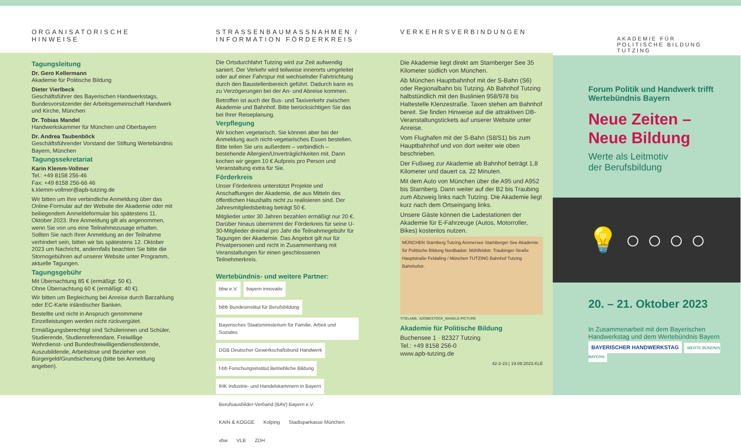ORGANISATORISCHE
HINWEISE
Tagungsleitung
Dr. Gero Kellermann
Akademie für Politische Bildung
Dieter Vierlbeck
Geschäftsführer des Bayerischen Handwerkstags, Bundesvorsitzender der Arbeitsgemeinschaft Handwerk und Kirche, München
Dr. Tobias Mandel
Handwerkskammer für München und Oberbayern
Dr. Andrea Taubenböck
Geschäftsführender Vorstand der Stiftung Wertebündnis Bayern, München
Tagungssekretariat
Karin Klemm-Vollmer
Tel.: +49 8158 256-46
Fax: +49 8158 256-66 46
k.klemm-vollmer@apb-tutzing.de
Wir bitten um Ihre verbindliche Anmeldung über das Online-Formular auf der Website der Akademie oder mit beiliegendem Anmeldeformular bis spätestens 11. Oktober 2023. Ihre Anmeldung gilt als angenommen, wenn Sie von uns eine Teilnahmezusage erhalten. Sollten Sie nach Ihrer Anmeldung an der Teilnahme verhindert sein, bitten wir bis spätestens 12. Oktober 2023 um Nachricht, andernfalls beachten Sie bitte die Stornogebühren auf unserer Website unter Programm, aktuelle Tagungen.
Tagungsgebühr
Mit Übernachtung 85 € (ermäßigt: 50 €).
Ohne Übernachtung 60 € (ermäßigt: 40 €).
Wir bitten um Begleichung bei Anreise durch Barzahlung oder EC-Karte inländischer Banken.
Bestellte und nicht in Anspruch genommene Einzelleistungen werden nicht rückvergütet.
Ermäßigungsberechtigt sind Schülerinnen und Schüler, Studierende, Studienreferendare, Freiwillige Wehrdienst- und Bundesfreiwilligendienstleistende, Auszubildende, Arbeitslose und Bezieher von Bürgergeld/Grundsicherung (bitte bei Anmeldung angeben).
STRASSENBAUMASSNAHMEN /
INFORMATION FÖRDERKREIS
Die Ortsdurchfahrt Tutzing wird zur Zeit aufwendig saniert. Der Verkehr wird teilweise innerorts umgeleitet oder auf einer Fahrspur mit wechselnder Fahrtrichtung durch den Baustellenbereich geführt. Dadurch kann es zu Verzögerungen bei der An- und Abreise kommen.
Betroffen ist auch der Bus- und Taxiverkehr zwischen Akademie und Bahnhof. Bitte berücksichtigen Sie das bei Ihrer Reiseplanung.
Verpflegung
Wir kochen vegetarisch. Sie können aber bei der Anmeldung auch nicht-vegetarisches Essen bestellen. Bitte teilen Sie uns außerdem – verbindlich – bestehende Allergien/Unverträglichkeiten mit. Dann kochen wir gegen 10 € Aufpreis pro Person und Veranstaltung extra für Sie.
Förderkreis
Unser Förderkreis unterstützt Projekte und Anschaffungen der Akademie, die aus Mitteln des öffentlichen Haushalts nicht zu realisieren sind. Der Jahresmitgliedsbeitrag beträgt 50 €.
Mitglieder unter 30 Jahren bezahlen ermäßigt nur 20 €. Darüber hinaus übernimmt der Förderkreis für seine U-30-Mitglieder dreimal pro Jahr die Teilnahmegebühr für Tagungen der Akademie. Das Angebot gilt nur für Privatpersonen und nicht in Zusammenhang mit Veranstaltungen für einen geschlossenen Teilnehmerkreis.
Wertebündnis- und weitere Partner:
bbw e.V. bayern innovativ bibb Bundesinstitut für Berufsbildung Bayerisches Staatsministerium für Familie, Arbeit und Soziales DGB Deutscher Gewerkschaftsbund Handwerk f-bb Forschungsinstitut Betriebliche Bildung IHK Industrie- und Handelskammern in Bayern Berufsausbilder-Verband (BAV) Bayern e.V. KAIN & KOGGE Kolping Stadtsparkasse München vbw VLB ZDH
VERKEHRSVERBINDUNGEN
Die Akademie liegt direkt am Starnberger See 35 Kilometer südlich von München.
Ab München Hauptbahnhof mit der S-Bahn (S6) oder Regionalbahn bis Tutzing. Ab Bahnhof Tutzing halbstündlich mit den Buslinien 958/978 bis Haltestelle Klenzestraße. Taxen stehen am Bahnhof bereit. Sie finden Hinweise auf die attraktiven DB-Veranstaltungstickets auf unserer Website unter Anreise.
Vom Flughafen mit der S-Bahn (S8/S1) bis zum Hauptbahnhof und von dort weiter wie oben beschrieben.
Der Fußweg zur Akademie ab Bahnhof beträgt 1,8 Kilometer und dauert ca. 22 Minuten.
Mit dem Auto von München über die A95 und A952 bis Starnberg. Dann weiter auf der B2 bis Traubing zum Abzweig links nach Tutzing. Die Akademie liegt kurz nach dem Ortseingang links.
Unsere Gäste können die Ladestationen der Akademie für E-Fahrzeuge (Autos, Motorroller, Bikes) kostenlos nutzen.
MÜNCHEN Starnberg Tutzing Ammersee Starnberger See Akademie für Politische Bildung Nordbadstr. Mühlfeldstr. Traubinger Straße Hauptstraße Feldafing / München TUTZING Bahnhof Tutzing Bahnhofstr.
TITELABB.: ADOBESTOCK_MAGELE-PICTURE
Akademie für Politische Bildung
Buchensee 1 · 82327 Tutzing
Tel.: +49 8158 256-0
www.apb-tutzing.de
42-2-23 | 19.09.2023.KLE
AKADEMIE FÜR
POLITISCHE BILDUNG
TUTZING
Forum Politik und Handwerk trifft Wertebündnis Bayern
Neue Zeiten –
Neue Bildung
Werte als Leitmotiv
der Berufsbildung
💡 ○ ○ ○ ○
20. – 21. Oktober 2023
In Zusammenarbeit mit dem Bayerischen Handwerkstag und dem Wertebündnis Bayern
BAYERISCHER HANDWERKSTAG WERTE BÜNDNIS BAYERN